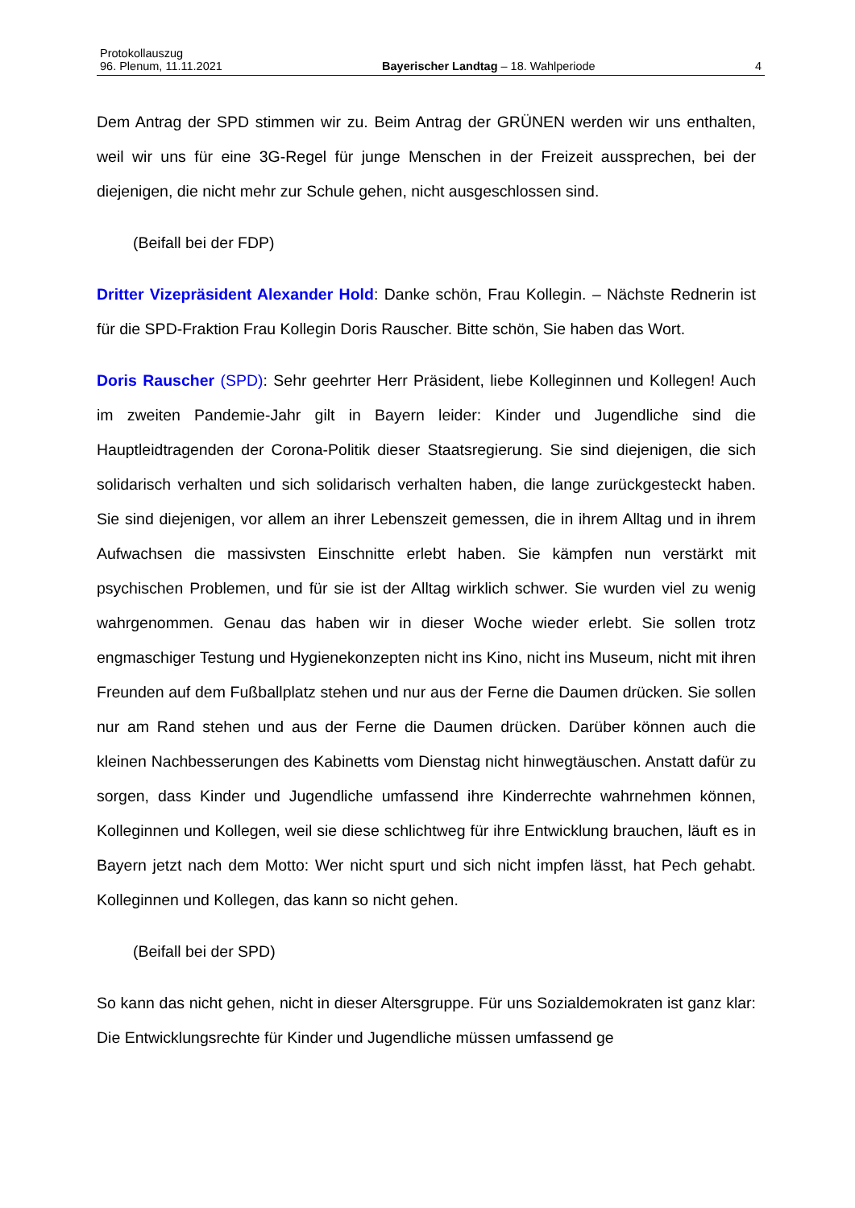Protokollauszug
96. Plenum, 11.11.2021 Bayerischer Landtag – 18. Wahlperiode 4
Dem Antrag der SPD stimmen wir zu. Beim Antrag der GRÜNEN werden wir uns ent­halten, weil wir uns für eine 3G-Regel für junge Menschen in der Freizeit aussprechen, bei der diejenigen, die nicht mehr zur Schule gehen, nicht ausgeschlossen sind.
(Beifall bei der FDP)
Dritter Vizepräsident Alexander Hold: Danke schön, Frau Kollegin. – Nächste Red­nerin ist für die SPD-Fraktion Frau Kollegin Doris Rauscher. Bitte schön, Sie haben das Wort.
Doris Rauscher (SPD): Sehr geehrter Herr Präsident, liebe Kolleginnen und Kolle­gen! Auch im zweiten Pandemie-Jahr gilt in Bayern leider: Kinder und Jugendliche sind die Hauptleidtragenden der Corona-Politik dieser Staatsregierung. Sie sind dieje­nigen, die sich solidarisch verhalten und sich solidarisch verhalten haben, die lange zurückgesteckt haben. Sie sind diejenigen, vor allem an ihrer Lebenszeit gemessen, die in ihrem Alltag und in ihrem Aufwachsen die massivsten Einschnitte erlebt haben. Sie kämpfen nun verstärkt mit psychischen Problemen, und für sie ist der Alltag wirk­lich schwer. Sie wurden viel zu wenig wahrgenommen. Genau das haben wir in dieser Woche wieder erlebt. Sie sollen trotz engmaschiger Testung und Hygienekonzepten nicht ins Kino, nicht ins Museum, nicht mit ihren Freunden auf dem Fußballplatz ste­hen und nur aus der Ferne die Daumen drücken. Sie sollen nur am Rand stehen und aus der Ferne die Daumen drücken. Darüber können auch die kleinen Nachbesserun­gen des Kabinetts vom Dienstag nicht hinwegtäuschen. Anstatt dafür zu sorgen, dass Kinder und Jugendliche umfassend ihre Kinderrechte wahrnehmen können, Kollegin­nen und Kollegen, weil sie diese schlichtweg für ihre Entwicklung brauchen, läuft es in Bayern jetzt nach dem Motto: Wer nicht spurt und sich nicht impfen lässt, hat Pech ge­habt. Kolleginnen und Kollegen, das kann so nicht gehen.
(Beifall bei der SPD)
So kann das nicht gehen, nicht in dieser Altersgruppe. Für uns Sozialdemokraten ist ganz klar: Die Entwicklungsrechte für Kinder und Jugendliche müssen umfassend ge­